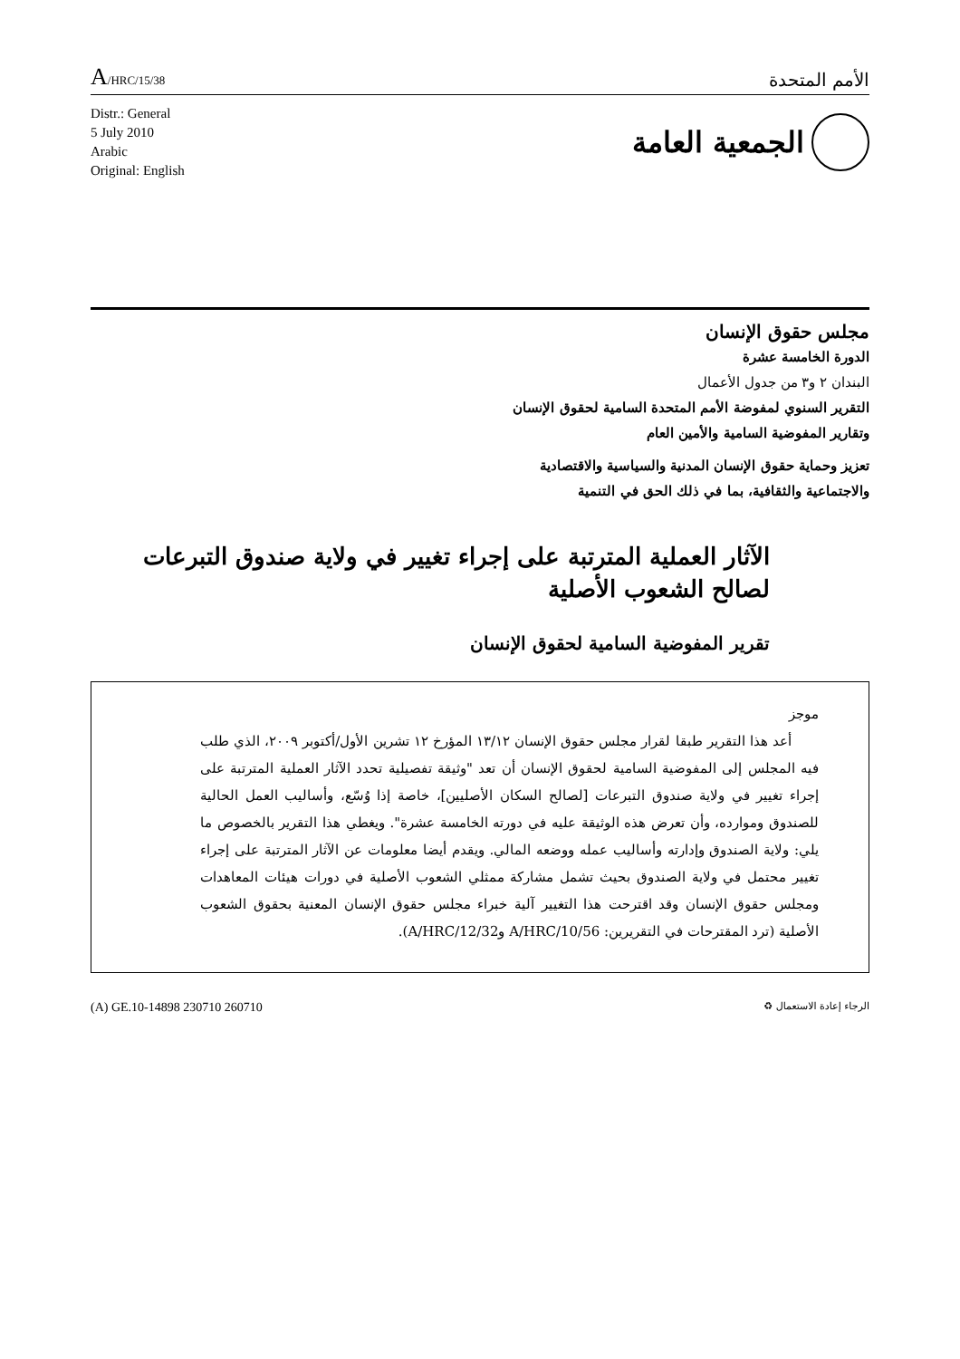A/HRC/15/38
الأمم المتحدة
Distr.: General
5 July 2010
Arabic
Original: English
الجمعية العامة
مجلس حقوق الإنسان
الدورة الخامسة عشرة
البندان ٢ و٣ من جدول الأعمال
التقرير السنوي لمفوضة الأمم المتحدة السامية لحقوق الإنسان
وتقارير المفوضية السامية والأمين العام
تعزيز وحماية حقوق الإنسان المدنية والسياسية والاقتصادية
والاجتماعية والثقافية، بما في ذلك الحق في التنمية
الآثار العملية المترتبة على إجراء تغيير في ولاية صندوق التبرعات
لصالح الشعوب الأصلية
تقرير المفوضية السامية لحقوق الإنسان
موجز
أعد هذا التقرير طبقا لقرار مجلس حقوق الإنسان ١٣/١٢ المؤرخ ١٢ تشرين الأول/أكتوبر ٢٠٠٩، الذي طلب فيه المجلس إلى المفوضية السامية لحقوق الإنسان أن تعد "وثيقة تفصيلية تحدد الآثار العملية المترتبة على إجراء تغيير في ولاية صندوق التبرعات [لصالح السكان الأصليين]، خاصة إذا وُسّع، وأساليب العمل الحالية للصندوق وموارده، وأن تعرض هذه الوثيقة عليه في دورته الخامسة عشرة". ويغطي هذا التقرير بالخصوص ما يلي: ولاية الصندوق وإدارته وأساليب عمله ووضعه المالي. ويقدم أيضا معلومات عن الآثار المترتبة على إجراء تغيير محتمل في ولاية الصندوق بحيث تشمل مشاركة ممثلي الشعوب الأصلية في دورات هيئات المعاهدات ومجلس حقوق الإنسان وقد اقترحت هذا التغيير آلية خبراء مجلس حقوق الإنسان المعنية بحقوق الشعوب الأصلية (ترد المقترحات في التقريرين: A/HRC/10/56 وA/HRC/12/32).
(A) GE.10-14898 230710 260710
الرجاء إعادة الاستعمال ♻